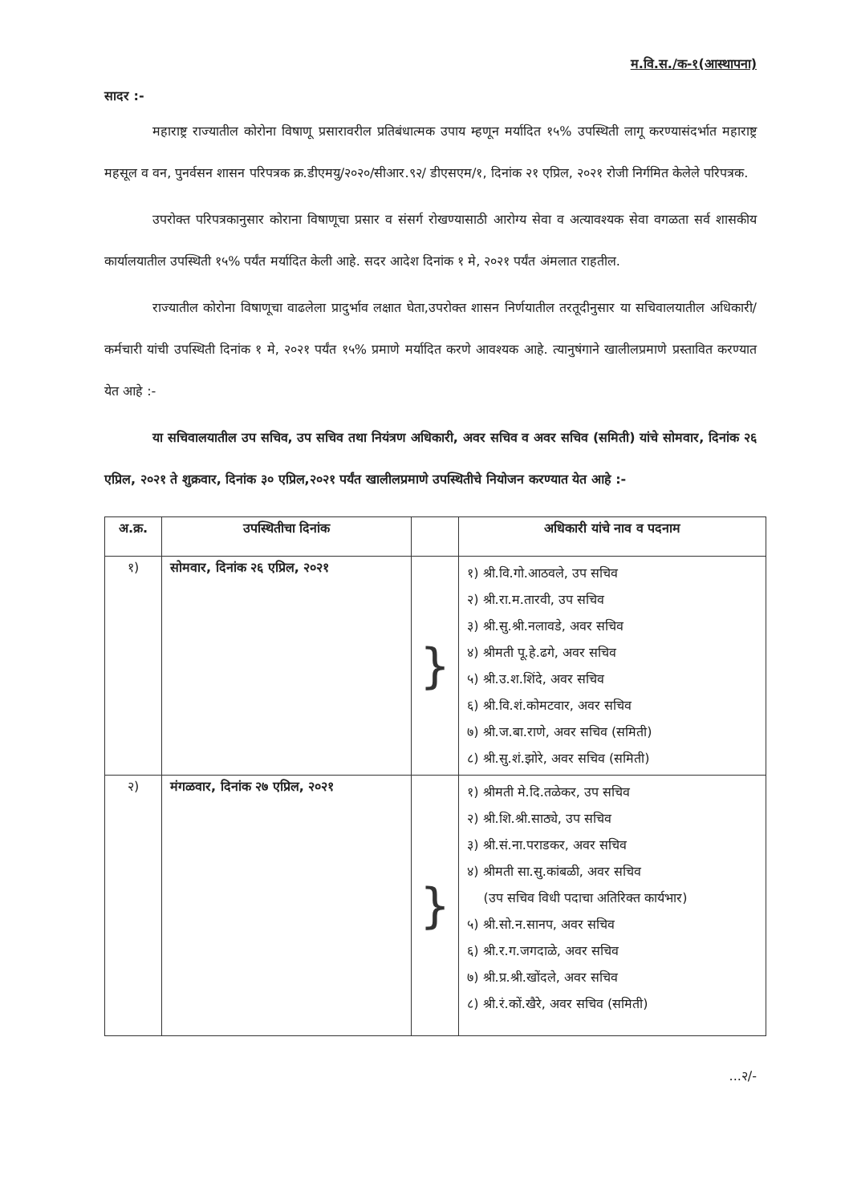म.वि.स./क-१(आस्थापना)
सादर :-
महाराष्ट्र राज्यातील कोरोना विषाणू प्रसारावरील प्रतिबंधात्मक उपाय म्हणून मर्यादित १५% उपस्थिती लागू करण्यासंदर्भात महाराष्ट्र महसूल व वन, पुनर्वसन शासन परिपत्रक क्र.डीएमयु/२०२०/सीआर.९२/ डीएसएम/१, दिनांक २१ एप्रिल, २०२१ रोजी निर्गमित केलेले परिपत्रक.
उपरोक्त परिपत्रकानुसार कोराना विषाणूचा प्रसार व संसर्ग रोखण्यासाठी आरोग्य सेवा व अत्यावश्यक सेवा वगळता सर्व शासकीय कार्यालयातील उपस्थिती १५% पर्यंत मर्यादित केली आहे. सदर आदेश दिनांक १ मे, २०२१ पर्यंत अंमलात राहतील.
राज्यातील कोरोना विषाणूचा वाढलेला प्रादुर्भाव लक्षात घेता,उपरोक्त शासन निर्णयातील तरतूदीनुसार या सचिवालयातील अधिकारी/कर्मचारी यांची उपस्थिती दिनांक १ मे, २०२१ पर्यंत १५% प्रमाणे मर्यादित करणे आवश्यक आहे. त्यानुषंगाने खालीलप्रमाणे प्रस्तावित करण्यात येत आहे :-
या सचिवालयातील उप सचिव, उप सचिव तथा नियंत्रण अधिकारी, अवर सचिव व अवर सचिव (समिती) यांचे सोमवार, दिनांक २६ एप्रिल, २०२१ ते शुक्रवार, दिनांक ३० एप्रिल,२०२१ पर्यंत खालीलप्रमाणे उपस्थितीचे नियोजन करण्यात येत आहे :-
| अ.क्र. | उपस्थितीचा दिनांक | | अधिकारी यांचे नाव व पदनाम |
| --- | --- | --- | --- |
| १) | सोमवार, दिनांक २६ एप्रिल, २०२१ | } | १) श्री.वि.गो.आठवले, उप सचिव २) श्री.रा.म.तारवी, उप सचिव ३) श्री.सु.श्री.नलावडे, अवर सचिव ४) श्रीमती पू.हे.ढगे, अवर सचिव ५) श्री.उ.श.शिंदे, अवर सचिव ६) श्री.वि.शं.कोमटवार, अवर सचिव ७) श्री.ज.बा.राणे, अवर सचिव (समिती) ८) श्री.सु.शं.झोरे, अवर सचिव (समिती) |
| २) | मंगळवार, दिनांक २७ एप्रिल, २०२१ | } | १) श्रीमती मे.दि.तळेकर, उप सचिव २) श्री.शि.श्री.साठ्ये, उप सचिव ३) श्री.सं.ना.पराडकर, अवर सचिव ४) श्रीमती सा.सु.कांबळी, अवर सचिव (उप सचिव विधी पदाचा अतिरिक्त कार्यभार) ५) श्री.सो.न.सानप, अवर सचिव ६) श्री.र.ग.जगदाळे, अवर सचिव ७) श्री.प्र.श्री.खोंदले, अवर सचिव ८) श्री.रं.कों.खैरे, अवर सचिव (समिती) |
...२/-